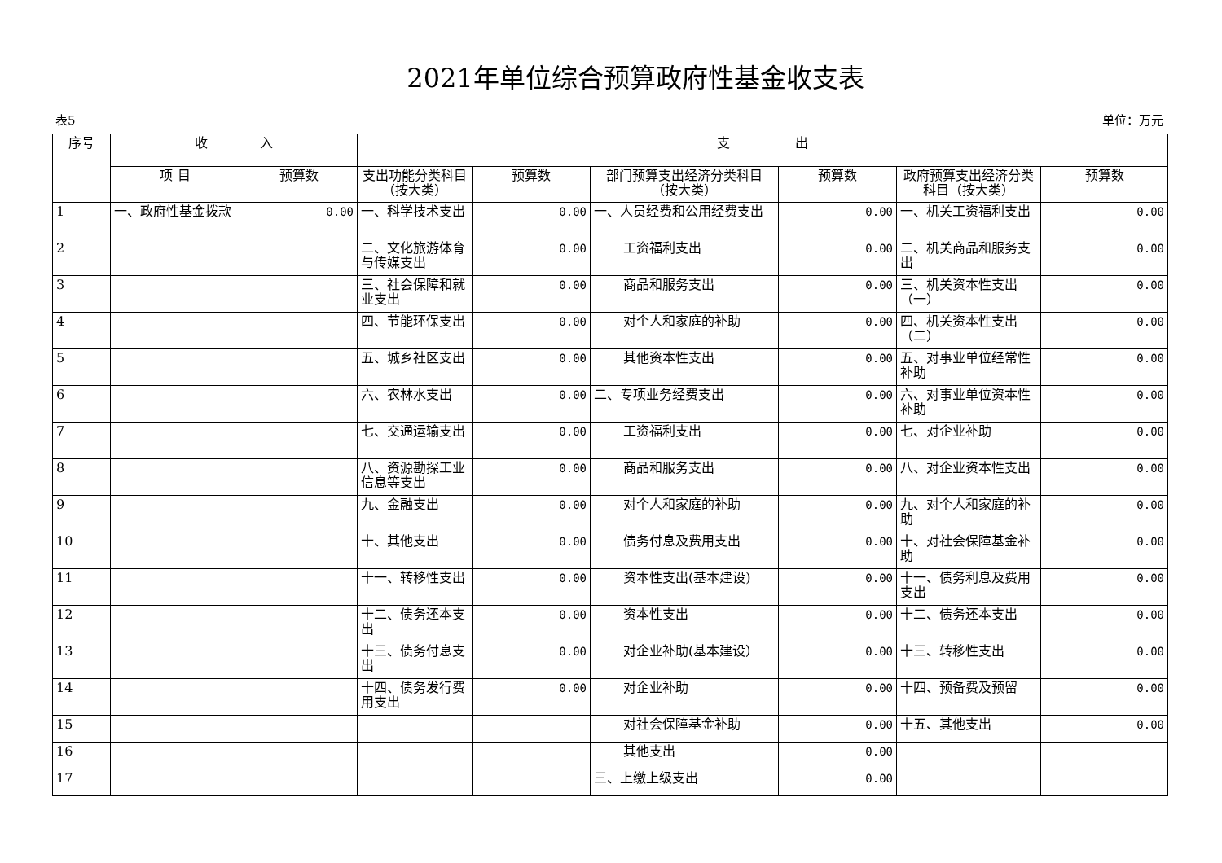2021年单位综合预算政府性基金收支表
表5 单位：万元
| 序号 | 收 入 | | 支 出 | | | | | |
| --- | --- | --- | --- | --- | --- | --- | --- | --- |
| | 项 目 | 预算数 | 支出功能分类科目（按大类） | 预算数 | 部门预算支出经济分类科目（按大类） | 预算数 | 政府预算支出经济分类科目（按大类） | 预算数 |
| 1 | 一、政府性基金拨款 | 0.00 | 一、科学技术支出 | 0.00 | 一、人员经费和公用经费支出 | 0.00 | 一、机关工资福利支出 | 0.00 |
| 2 | | | 二、文化旅游体育与传媒支出 | 0.00 | 工资福利支出 | 0.00 | 二、机关商品和服务支出 | 0.00 |
| 3 | | | 三、社会保障和就业支出 | 0.00 | 商品和服务支出 | 0.00 | 三、机关资本性支出（一） | 0.00 |
| 4 | | | 四、节能环保支出 | 0.00 | 对个人和家庭的补助 | 0.00 | 四、机关资本性支出（二） | 0.00 |
| 5 | | | 五、城乡社区支出 | 0.00 | 其他资本性支出 | 0.00 | 五、对事业单位经常性补助 | 0.00 |
| 6 | | | 六、农林水支出 | 0.00 | 二、专项业务经费支出 | 0.00 | 六、对事业单位资本性补助 | 0.00 |
| 7 | | | 七、交通运输支出 | 0.00 | 工资福利支出 | 0.00 | 七、对企业补助 | 0.00 |
| 8 | | | 八、资源勘探工业信息等支出 | 0.00 | 商品和服务支出 | 0.00 | 八、对企业资本性支出 | 0.00 |
| 9 | | | 九、金融支出 | 0.00 | 对个人和家庭的补助 | 0.00 | 九、对个人和家庭的补助 | 0.00 |
| 10 | | | 十、其他支出 | 0.00 | 债务付息及费用支出 | 0.00 | 十、对社会保障基金补助 | 0.00 |
| 11 | | | 十一、转移性支出 | 0.00 | 资本性支出(基本建设) | 0.00 | 十一、债务利息及费用支出 | 0.00 |
| 12 | | | 十二、债务还本支出 | 0.00 | 资本性支出 | 0.00 | 十二、债务还本支出 | 0.00 |
| 13 | | | 十三、债务付息支出 | 0.00 | 对企业补助(基本建设） | 0.00 | 十三、转移性支出 | 0.00 |
| 14 | | | 十四、债务发行费用支出 | 0.00 | 对企业补助 | 0.00 | 十四、预备费及预留 | 0.00 |
| 15 | | | | | 对社会保障基金补助 | 0.00 | 十五、其他支出 | 0.00 |
| 16 | | | | | 其他支出 | 0.00 | | |
| 17 | | | | | 三、上缴上级支出 | 0.00 | | |